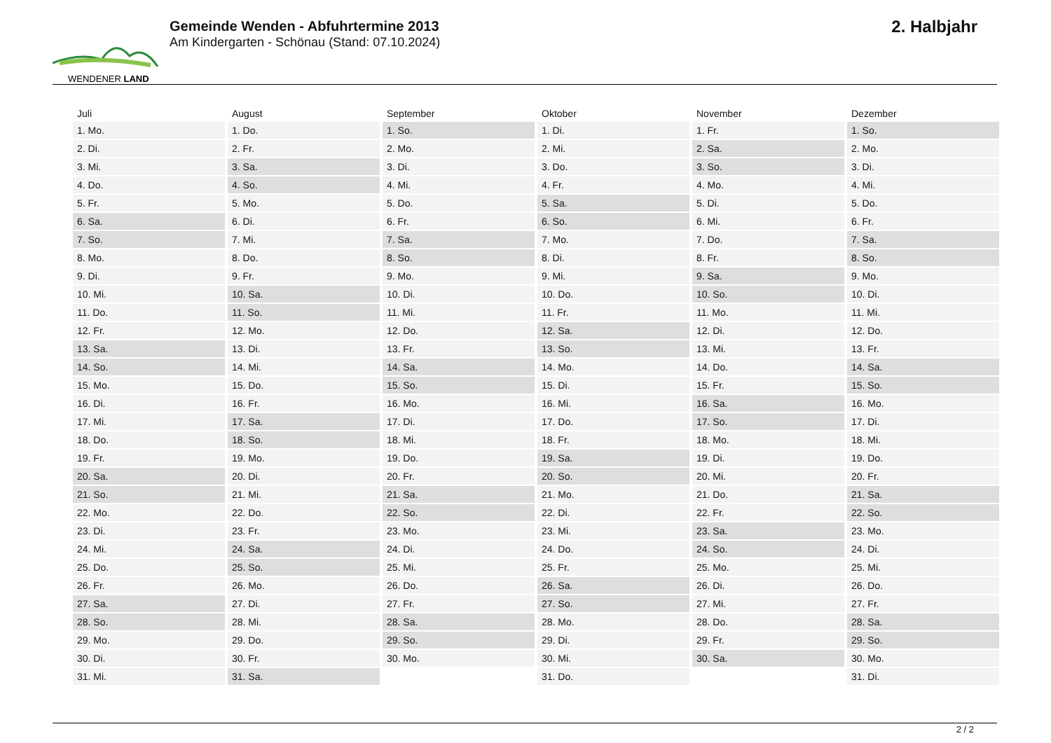WENDENER LAND
Gemeinde Wenden - Abfuhrtermine 2013
Am Kindergarten - Schönau (Stand: 07.10.2024)
2. Halbjahr
| Juli | August | September | Oktober | November | Dezember |
| --- | --- | --- | --- | --- | --- |
| 1. Mo. | 1. Do. | 1. So. | 1. Di. | 1. Fr. | 1. So. |
| 2. Di. | 2. Fr. | 2. Mo. | 2. Mi. | 2. Sa. | 2. Mo. |
| 3. Mi. | 3. Sa. | 3. Di. | 3. Do. | 3. So. | 3. Di. |
| 4. Do. | 4. So. | 4. Mi. | 4. Fr. | 4. Mo. | 4. Mi. |
| 5. Fr. | 5. Mo. | 5. Do. | 5. Sa. | 5. Di. | 5. Do. |
| 6. Sa. | 6. Di. | 6. Fr. | 6. So. | 6. Mi. | 6. Fr. |
| 7. So. | 7. Mi. | 7. Sa. | 7. Mo. | 7. Do. | 7. Sa. |
| 8. Mo. | 8. Do. | 8. So. | 8. Di. | 8. Fr. | 8. So. |
| 9. Di. | 9. Fr. | 9. Mo. | 9. Mi. | 9. Sa. | 9. Mo. |
| 10. Mi. | 10. Sa. | 10. Di. | 10. Do. | 10. So. | 10. Di. |
| 11. Do. | 11. So. | 11. Mi. | 11. Fr. | 11. Mo. | 11. Mi. |
| 12. Fr. | 12. Mo. | 12. Do. | 12. Sa. | 12. Di. | 12. Do. |
| 13. Sa. | 13. Di. | 13. Fr. | 13. So. | 13. Mi. | 13. Fr. |
| 14. So. | 14. Mi. | 14. Sa. | 14. Mo. | 14. Do. | 14. Sa. |
| 15. Mo. | 15. Do. | 15. So. | 15. Di. | 15. Fr. | 15. So. |
| 16. Di. | 16. Fr. | 16. Mo. | 16. Mi. | 16. Sa. | 16. Mo. |
| 17. Mi. | 17. Sa. | 17. Di. | 17. Do. | 17. So. | 17. Di. |
| 18. Do. | 18. So. | 18. Mi. | 18. Fr. | 18. Mo. | 18. Mi. |
| 19. Fr. | 19. Mo. | 19. Do. | 19. Sa. | 19. Di. | 19. Do. |
| 20. Sa. | 20. Di. | 20. Fr. | 20. So. | 20. Mi. | 20. Fr. |
| 21. So. | 21. Mi. | 21. Sa. | 21. Mo. | 21. Do. | 21. Sa. |
| 22. Mo. | 22. Do. | 22. So. | 22. Di. | 22. Fr. | 22. So. |
| 23. Di. | 23. Fr. | 23. Mo. | 23. Mi. | 23. Sa. | 23. Mo. |
| 24. Mi. | 24. Sa. | 24. Di. | 24. Do. | 24. So. | 24. Di. |
| 25. Do. | 25. So. | 25. Mi. | 25. Fr. | 25. Mo. | 25. Mi. |
| 26. Fr. | 26. Mo. | 26. Do. | 26. Sa. | 26. Di. | 26. Do. |
| 27. Sa. | 27. Di. | 27. Fr. | 27. So. | 27. Mi. | 27. Fr. |
| 28. So. | 28. Mi. | 28. Sa. | 28. Mo. | 28. Do. | 28. Sa. |
| 29. Mo. | 29. Do. | 29. So. | 29. Di. | 29. Fr. | 29. So. |
| 30. Di. | 30. Fr. | 30. Mo. | 30. Mi. | 30. Sa. | 30. Mo. |
| 31. Mi. | 31. Sa. | | 31. Do. | | 31. Di. |
2 / 2